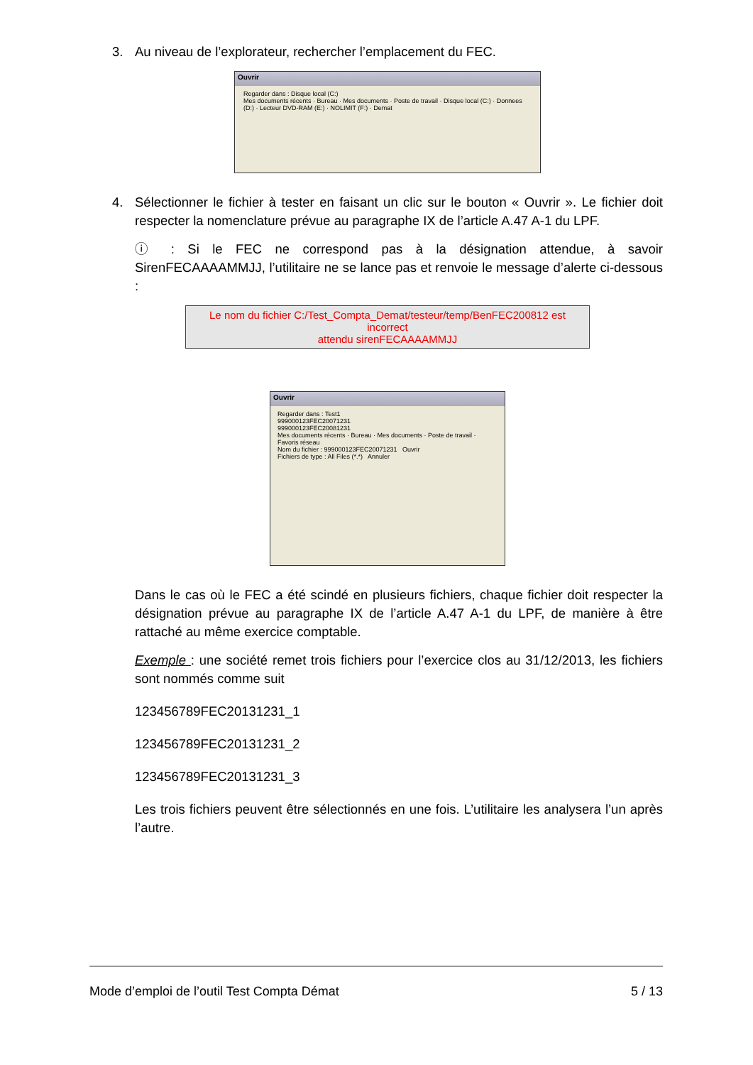3. Au niveau de l’explorateur, rechercher l’emplacement du FEC.
Ouvrir
Regarder dans : Disque local (C:)
Mes documents récents · Bureau · Mes documents · Poste de travail · Disque local (C:) · Donnees (D:) · Lecteur DVD-RAM (E:) · NOLIMIT (F:) · Demat
4. Sélectionner le fichier à tester en faisant un clic sur le bouton « Ouvrir ». Le fichier doit respecter la nomenclature prévue au paragraphe IX de l’article A.47 A-1 du LPF.
ⓘ : Si le FEC ne correspond pas à la désignation attendue, à savoir SirenFECAAAAMMJJ, l’utilitaire ne se lance pas et renvoie le message d’alerte ci-dessous :
Le nom du fichier C:/Test_Compta_Demat/testeur/temp/BenFEC200812 est incorrect
attendu sirenFECAAAAMMJJ
Ouvrir
Regarder dans : Test1
999000123FEC20071231
999000123FEC20081231
Mes documents récents · Bureau · Mes documents · Poste de travail · Favoris réseau
Nom du fichier : 999000123FEC20071231 Ouvrir
Fichiers de type : All Files (*.*) Annuler
Dans le cas où le FEC a été scindé en plusieurs fichiers, chaque fichier doit respecter la désignation prévue au paragraphe IX de l’article A.47 A-1 du LPF, de manière à être rattaché au même exercice comptable.
Exemple : une société remet trois fichiers pour l’exercice clos au 31/12/2013, les fichiers sont nommés comme suit
123456789FEC20131231_1
123456789FEC20131231_2
123456789FEC20131231_3
Les trois fichiers peuvent être sélectionnés en une fois. L’utilitaire les analysera l’un après l’autre.
Mode d’emploi de l’outil Test Compta Démat 5 / 13